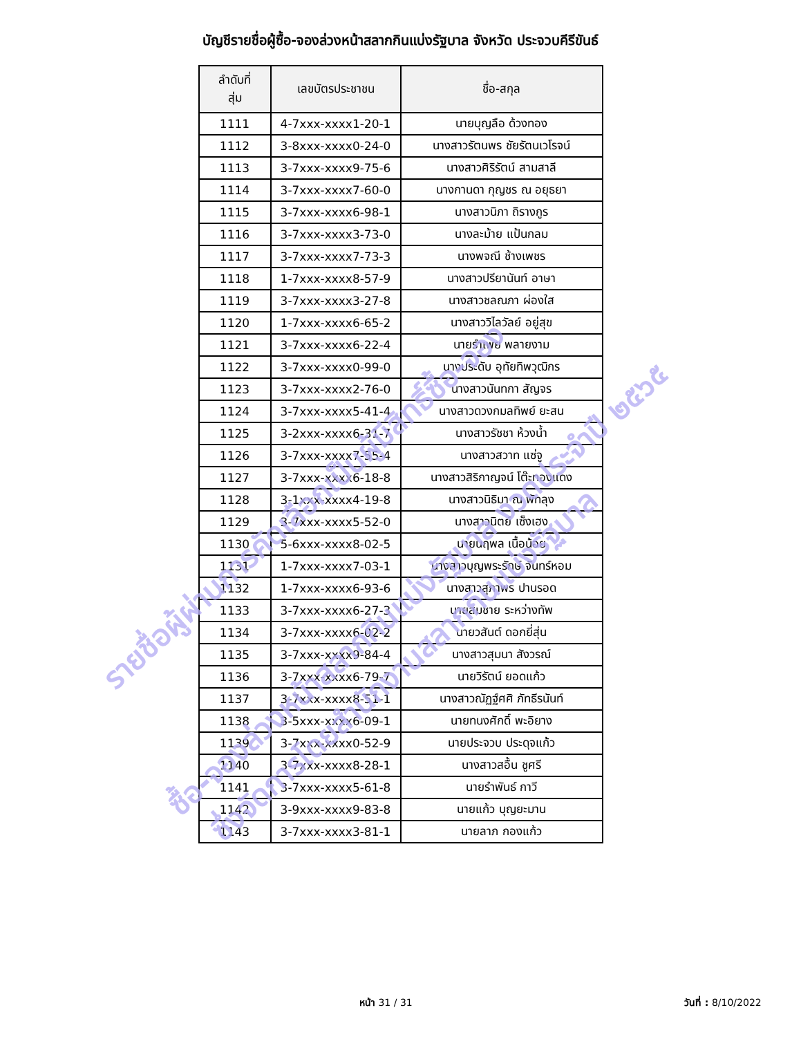บัญชีรายชื่อผู้ซื้อ-จองล่วงหน้าสลากกินแบ่งรัฐบาล จังหวัด ประจวบคีรีขันธ์
| ลำดับที่ สุ่ม | เลขบัตรประชาชน | ชื่อ-สกุล |
| --- | --- | --- |
| 1111 | 4-7xxx-xxxx1-20-1 | นายบุญลือ ด้วงทอง |
| 1112 | 3-8xxx-xxxx0-24-0 | นางสาวรัตนพร ชัยรัตนเวโรจน์ |
| 1113 | 3-7xxx-xxxx9-75-6 | นางสาวศิริรัตน์ สามสาลี |
| 1114 | 3-7xxx-xxxx7-60-0 | นางกานดา กุญชร ณ อยุธยา |
| 1115 | 3-7xxx-xxxx6-98-1 | นางสาวนิภา ถิรางกูร |
| 1116 | 3-7xxx-xxxx3-73-0 | นางละม้าย แป้นกลม |
| 1117 | 3-7xxx-xxxx7-73-3 | นางพจณี ช้างเพชร |
| 1118 | 1-7xxx-xxxx8-57-9 | นางสาวปรียานันท์ อาษา |
| 1119 | 3-7xxx-xxxx3-27-8 | นางสาวชลณภา ผ่องใส |
| 1120 | 1-7xxx-xxxx6-65-2 | นางสาววิไลวัลย์ อยู่สุข |
| 1121 | 3-7xxx-xxxx6-22-4 | นายรำเพย พลายงาม |
| 1122 | 3-7xxx-xxxx0-99-0 | นางประดับ อุทัยทิพวุฒิกร |
| 1123 | 3-7xxx-xxxx2-76-0 | นางสาวนันทกา สัญจร |
| 1124 | 3-7xxx-xxxx5-41-4 | นางสาวดวงกมลทิพย์ ยะสน |
| 1125 | 3-2xxx-xxxx6-31-7 | นางสาวรัชชา ห้วงน้ำ |
| 1126 | 3-7xxx-xxxx7-55-4 | นางสาวสวาท แซ่จู |
| 1127 | 3-7xxx-xxxx6-18-8 | นางสาวสิริกาญจน์ โต๊ะทองแดง |
| 1128 | 3-1xxx-xxxx4-19-8 | นางสาวนิธิมา ณ พัทลุง |
| 1129 | 3-7xxx-xxxx5-52-0 | นางสาวนิตย์ เซ็งเฮง |
| 1130 | 5-6xxx-xxxx8-02-5 | นายนฤพล เนื้อน้อย |
| 1131 | 1-7xxx-xxxx7-03-1 | นางสาวบุญพระรักษ์ จันทร์หอม |
| 1132 | 1-7xxx-xxxx6-93-6 | นางสาวสุภาพร ปานรอด |
| 1133 | 3-7xxx-xxxx6-27-3 | นายสมชาย ระหว่างทัพ |
| 1134 | 3-7xxx-xxxx6-02-2 | นายวสันต์ ดอกยี่สุ่น |
| 1135 | 3-7xxx-xxxx9-84-4 | นางสาวสุมนา สังวรณ์ |
| 1136 | 3-7xxx-xxxx6-79-7 | นายวิรัตน์ ยอดแก้ว |
| 1137 | 3-7xxx-xxxx8-51-1 | นางสาวณัฏฐ์ศศิ ภัทธีรนันท์ |
| 1138 | 3-5xxx-xxxx6-09-1 | นายทนงศักดิ์ พะอิยาง |
| 1139 | 3-7xxx-xxxx0-52-9 | นายประจวบ ประดุจแก้ว |
| 1140 | 3-7xxx-xxxx8-28-1 | นางสาวสอื้น ชูศรี |
| 1141 | 3-7xxx-xxxx5-61-8 | นายรำพันธ์ กาวี |
| 1142 | 3-9xxx-xxxx9-83-8 | นายแก้ว บุญยะมาน |
| 1143 | 3-7xxx-xxxx3-81-1 | นายลาภ กองแก้ว |
รายชื่อผู้ผ่านการคัดเลือกเป็นผู้มีสิทธิ์ซื้อ-จอง
ซื้อ-จองล่วงหน้าสลากกินแบ่งรัฐบาล งวดประจำปี ๒๕๖๕
ซึ่งจัดการโดยสำนักงานสลากกินแบ่งรัฐบาล
หน้า 31 / 31 วันที่ : 8/10/2022